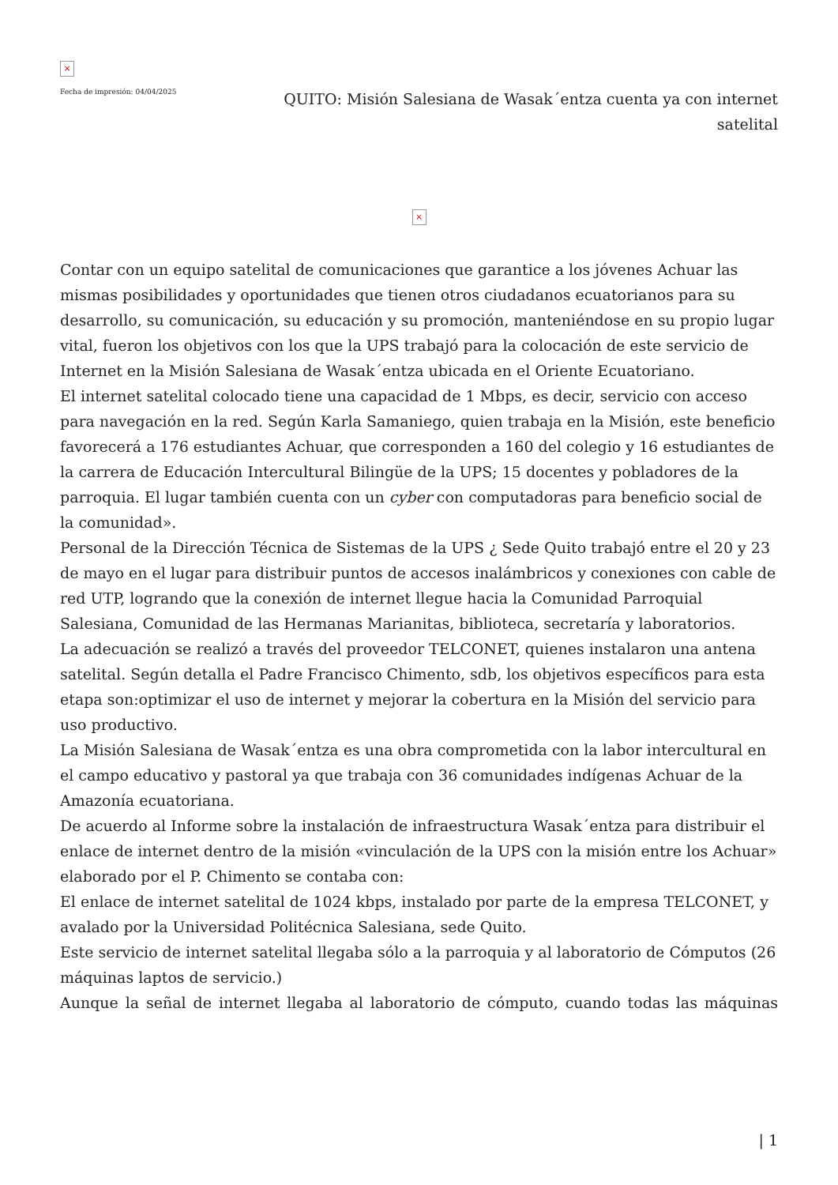×
Fecha de impresión: 04/04/2025
QUITO: Misión Salesiana de Wasak´entza cuenta ya con internet satelital
×
Contar con un equipo satelital de comunicaciones que garantice a los jóvenes Achuar las mismas posibilidades y oportunidades que tienen otros ciudadanos ecuatorianos para su desarrollo, su comunicación, su educación y su promoción, manteniéndose en su propio lugar vital, fueron los objetivos con los que la UPS trabajó para la colocación de este servicio de Internet en la Misión Salesiana de Wasak´entza ubicada en el Oriente Ecuatoriano.
El internet satelital colocado tiene una capacidad de 1 Mbps, es decir, servicio con acceso para navegación en la red. Según Karla Samaniego, quien trabaja en la Misión, este beneficio favorecerá a 176 estudiantes Achuar, que corresponden a 160 del colegio y 16 estudiantes de la carrera de Educación Intercultural Bilingüe de la UPS; 15 docentes y pobladores de la parroquia. El lugar también cuenta con un cyber con computadoras para beneficio social de la comunidad».
Personal de la Dirección Técnica de Sistemas de la UPS ¿ Sede Quito trabajó entre el 20 y 23 de mayo en el lugar para distribuir puntos de accesos inalámbricos y conexiones con cable de red UTP, logrando que la conexión de internet llegue hacia la Comunidad Parroquial Salesiana, Comunidad de las Hermanas Marianitas, biblioteca, secretaría y laboratorios.
La adecuación se realizó a través del proveedor TELCONET, quienes instalaron una antena satelital. Según detalla el Padre Francisco Chimento, sdb, los objetivos específicos para esta etapa son:optimizar el uso de internet y mejorar la cobertura en la Misión del servicio para uso productivo.
La Misión Salesiana de Wasak´entza es una obra comprometida con la labor intercultural en el campo educativo y pastoral ya que trabaja con 36 comunidades indígenas Achuar de la Amazonía ecuatoriana.
De acuerdo al Informe sobre la instalación de infraestructura Wasak´entza para distribuir el enlace de internet dentro de la misión «vinculación de la UPS con la misión entre los Achuar» elaborado por el P. Chimento se contaba con:
El enlace de internet satelital de 1024 kbps, instalado por parte de la empresa TELCONET, y avalado por la Universidad Politécnica Salesiana, sede Quito.
Este servicio de internet satelital llegaba sólo a la parroquia y al laboratorio de Cómputos (26 máquinas laptos de servicio.)
Aunque la señal de internet llegaba al laboratorio de cómputo, cuando todas las máquinas
| 1